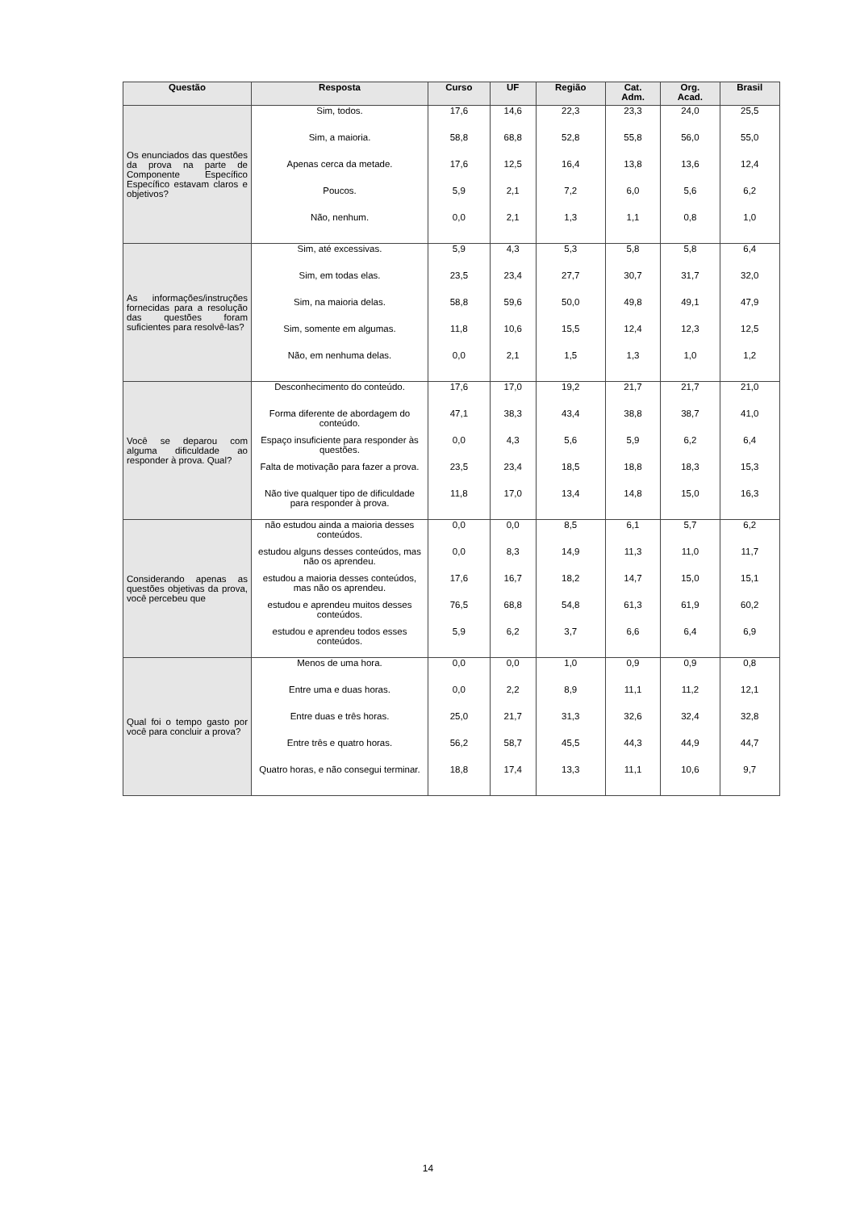| Questão | Resposta | Curso | UF | Região | Cat. Adm. | Org. Acad. | Brasil |
| --- | --- | --- | --- | --- | --- | --- | --- |
| Os enunciados das questões da prova na parte de Componente Específico Específico estavam claros e objetivos? | Sim, todos. | 17,6 | 14,6 | 22,3 | 23,3 | 24,0 | 25,5 |
| | Sim, a maioria. | 58,8 | 68,8 | 52,8 | 55,8 | 56,0 | 55,0 |
| | Apenas cerca da metade. | 17,6 | 12,5 | 16,4 | 13,8 | 13,6 | 12,4 |
| | Poucos. | 5,9 | 2,1 | 7,2 | 6,0 | 5,6 | 6,2 |
| | Não, nenhum. | 0,0 | 2,1 | 1,3 | 1,1 | 0,8 | 1,0 |
| As informações/instruções fornecidas para a resolução das questões foram suficientes para resolvê-las? | Sim, até excessivas. | 5,9 | 4,3 | 5,3 | 5,8 | 5,8 | 6,4 |
| | Sim, em todas elas. | 23,5 | 23,4 | 27,7 | 30,7 | 31,7 | 32,0 |
| | Sim, na maioria delas. | 58,8 | 59,6 | 50,0 | 49,8 | 49,1 | 47,9 |
| | Sim, somente em algumas. | 11,8 | 10,6 | 15,5 | 12,4 | 12,3 | 12,5 |
| | Não, em nenhuma delas. | 0,0 | 2,1 | 1,5 | 1,3 | 1,0 | 1,2 |
| Você se deparou com alguma dificuldade ao responder à prova. Qual? | Desconhecimento do conteúdo. | 17,6 | 17,0 | 19,2 | 21,7 | 21,7 | 21,0 |
| | Forma diferente de abordagem do conteúdo. | 47,1 | 38,3 | 43,4 | 38,8 | 38,7 | 41,0 |
| | Espaço insuficiente para responder às questões. | 0,0 | 4,3 | 5,6 | 5,9 | 6,2 | 6,4 |
| | Falta de motivação para fazer a prova. | 23,5 | 23,4 | 18,5 | 18,8 | 18,3 | 15,3 |
| | Não tive qualquer tipo de dificuldade para responder à prova. | 11,8 | 17,0 | 13,4 | 14,8 | 15,0 | 16,3 |
| Considerando apenas as questões objetivas da prova, você percebeu que | não estudou ainda a maioria desses conteúdos. | 0,0 | 0,0 | 8,5 | 6,1 | 5,7 | 6,2 |
| | estudou alguns desses conteúdos, mas não os aprendeu. | 0,0 | 8,3 | 14,9 | 11,3 | 11,0 | 11,7 |
| | estudou a maioria desses conteúdos, mas não os aprendeu. | 17,6 | 16,7 | 18,2 | 14,7 | 15,0 | 15,1 |
| | estudou e aprendeu muitos desses conteúdos. | 76,5 | 68,8 | 54,8 | 61,3 | 61,9 | 60,2 |
| | estudou e aprendeu todos esses conteúdos. | 5,9 | 6,2 | 3,7 | 6,6 | 6,4 | 6,9 |
| Qual foi o tempo gasto por você para concluir a prova? | Menos de uma hora. | 0,0 | 0,0 | 1,0 | 0,9 | 0,9 | 0,8 |
| | Entre uma e duas horas. | 0,0 | 2,2 | 8,9 | 11,1 | 11,2 | 12,1 |
| | Entre duas e três horas. | 25,0 | 21,7 | 31,3 | 32,6 | 32,4 | 32,8 |
| | Entre três e quatro horas. | 56,2 | 58,7 | 45,5 | 44,3 | 44,9 | 44,7 |
| | Quatro horas, e não consegui terminar. | 18,8 | 17,4 | 13,3 | 11,1 | 10,6 | 9,7 |
14